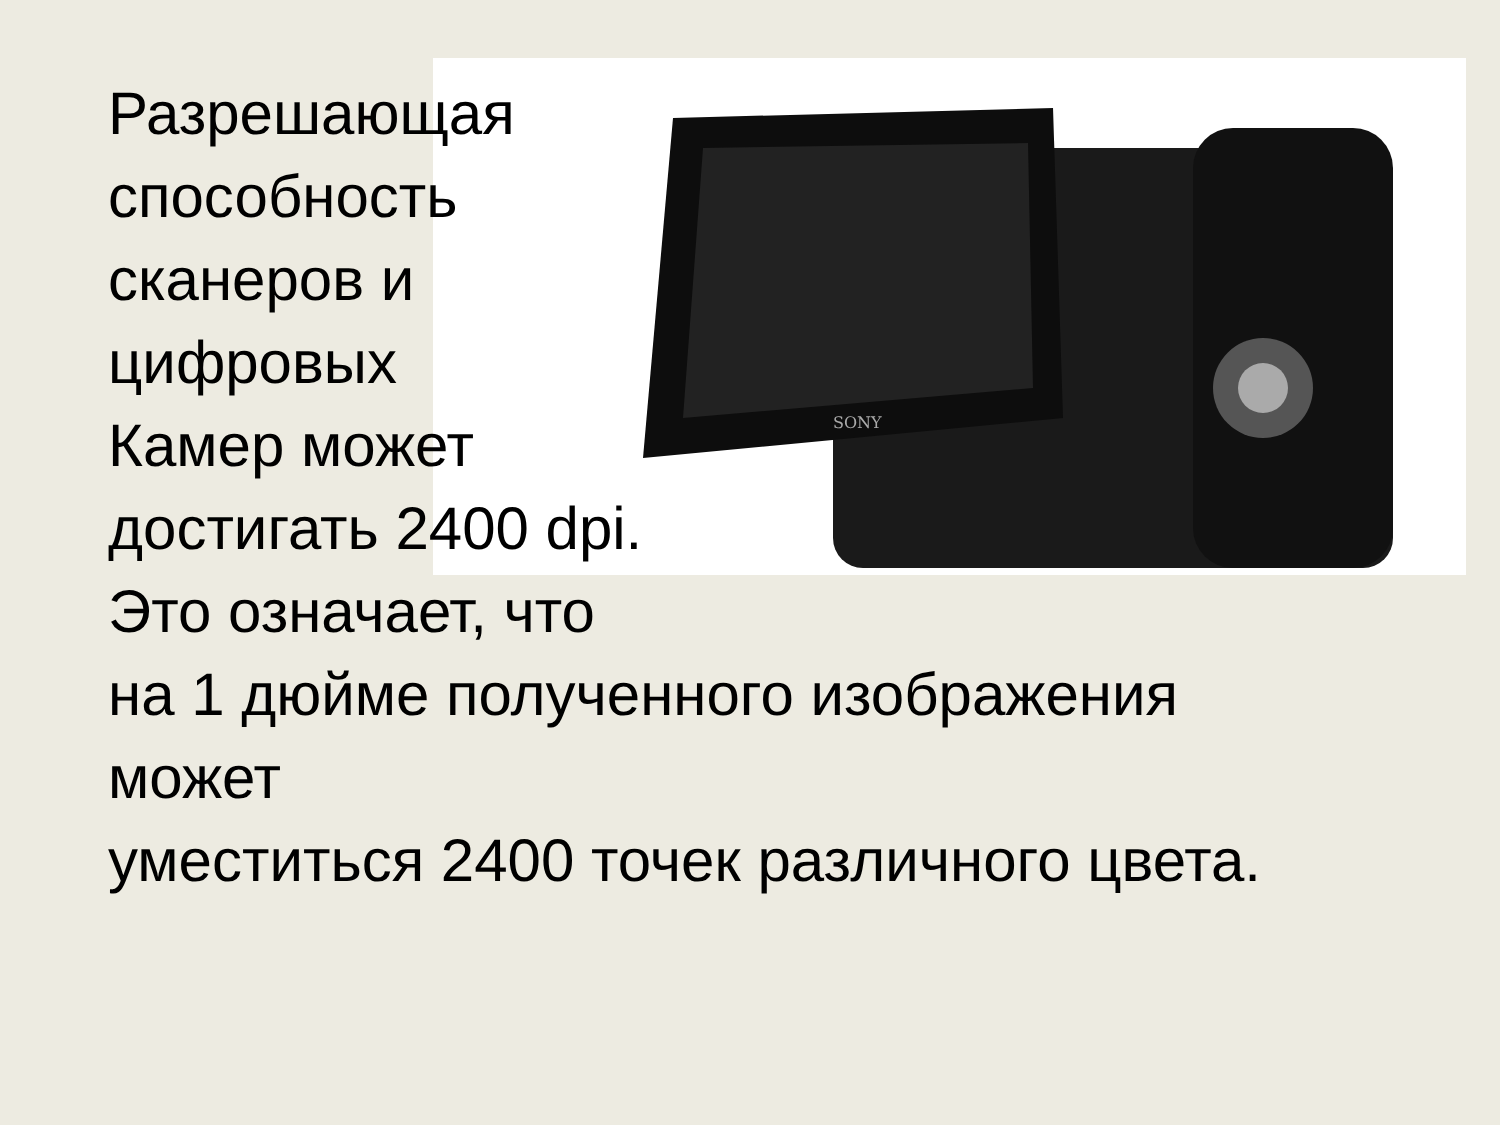SONY
Разрешающая
способность
сканеров и
цифровых
Камер может
достигать 2400 dpi.
Это означает, что
на 1 дюйме полученного изображения
может
уместиться 2400 точек различного цвета.